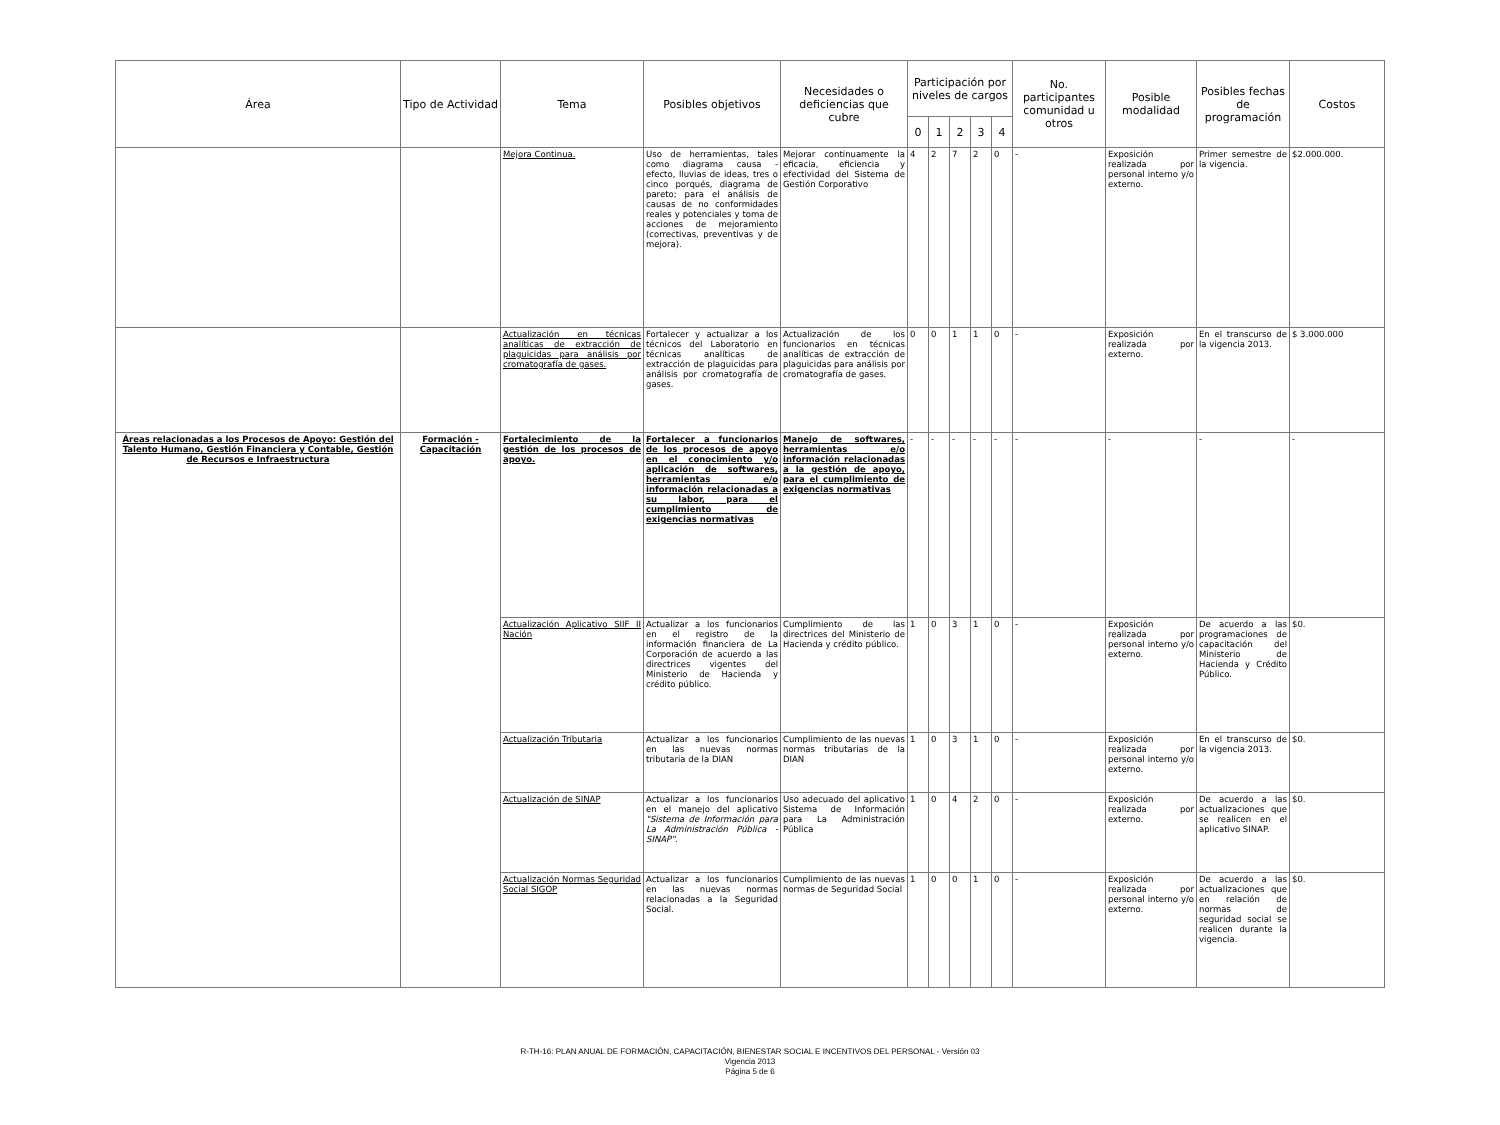| Área | Tipo de Actividad | Tema | Posibles objetivos | Necesidades o deficiencias que cubre | Participación por niveles de cargos | | | | | No. participantes comunidad u otros | Posible modalidad | Posibles fechas de programación | Costos |
| --- | --- | --- | --- | --- | --- | --- | --- | --- | --- | --- | --- | --- | --- |
| | | | | | 0 | 1 | 2 | 3 | 4 | | | | |
| | | Mejora Continua. | Uso de herramientas, tales como diagrama causa - efecto, lluvias de ideas, tres o cinco porqués, diagrama de pareto; para el análisis de causas de no conformidades reales y potenciales y toma de acciones de mejoramiento (correctivas, preventivas y de mejora). | Mejorar continuamente la eficacia, eficiencia y efectividad del Sistema de Gestión Corporativo | 4 | 2 | 7 | 2 | 0 | - | Exposición realizada por personal interno y/o externo. | Primer semestre de la vigencia. | $2.000.000. |
| | | Actualización en técnicas analíticas de extracción de plaguicidas para análisis por cromatografía de gases. | Fortalecer y actualizar a los técnicos del Laboratorio en técnicas analíticas de extracción de plaguicidas para análisis por cromatografía de gases. | Actualización de los funcionarios en técnicas analíticas de extracción de plaguicidas para análisis por cromatografía de gases. | 0 | 0 | 1 | 1 | 0 | - | Exposición realizada por externo. | En el transcurso de la vigencia 2013. | $ 3.000.000 |
| Áreas relacionadas a los Procesos de Apoyo: Gestión del Talento Humano, Gestión Financiera y Contable, Gestión de Recursos e Infraestructura | Formación - Capacitación | Fortalecimiento de la gestión de los procesos de apoyo. | Fortalecer a funcionarios de los procesos de apoyo en el conocimiento y/o aplicación de softwares, herramientas e/o información relacionadas a su labor, para el cumplimiento de exigencias normativas | Manejo de softwares, herramientas e/o información relacionadas a la gestión de apoyo, para el cumplimiento de exigencias normativas | - | - | - | - | - | - | - | - | - |
| | | Actualización Aplicativo SIIF II Nación | Actualizar a los funcionarios en el registro de la información financiera de La Corporación de acuerdo a las directrices vigentes del Ministerio de Hacienda y crédito público. | Cumplimiento de las directrices del Ministerio de Hacienda y crédito público. | 1 | 0 | 3 | 1 | 0 | - | Exposición realizada por personal interno y/o externo. | De acuerdo a las programaciones de capacitación del Ministerio de Hacienda y Crédito Público. | $0. |
| | | Actualización Tributaria | Actualizar a los funcionarios en las nuevas normas tributaria de la DIAN | Cumplimiento de las nuevas normas tributarias de la DIAN | 1 | 0 | 3 | 1 | 0 | - | Exposición realizada por personal interno y/o externo. | En el transcurso de la vigencia 2013. | $0. |
| | | Actualización de SINAP | Actualizar a los funcionarios en el manejo del aplicativo "Sistema de Información para La Administración Pública - SINAP". | Uso adecuado del aplicativo Sistema de Información para La Administración Pública | 1 | 0 | 4 | 2 | 0 | - | Exposición realizada por externo. | De acuerdo a las actualizaciones que se realicen en el aplicativo SINAP. | $0. |
| | | Actualización Normas Seguridad Social SIGOP | Actualizar a los funcionarios en las nuevas normas relacionadas a la Seguridad Social. | Cumplimiento de las nuevas normas de Seguridad Social | 1 | 0 | 0 | 1 | 0 | - | Exposición realizada por personal interno y/o externo. | De acuerdo a las actualizaciones que en relación de normas de seguridad social se realicen durante la vigencia. | $0. |
R-TH-16: PLAN ANUAL DE FORMACIÓN, CAPACITACIÓN, BIENESTAR SOCIAL E INCENTIVOS DEL PERSONAL - Versión 03
Vigencia 2013
Página 5 de 6